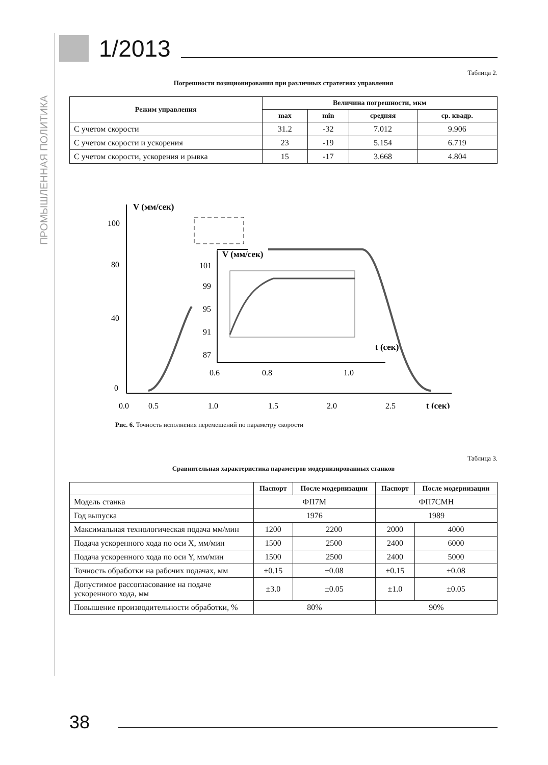ПРОМЫШЛЕННАЯ ПОЛИТИКА
1/2013
Таблица 2.
Погрешности позиционирования при различных стратегиях управления
| Режим управления | Величина погрешности, мкм | | | |
| --- | --- | --- | --- | --- |
| | max | min | средняя | ср. квадр. |
| С учетом скорости | 31.2 | -32 | 7.012 | 9.906 |
| С учетом скорости и ускорения | 23 | -19 | 5.154 | 6.719 |
| С учетом скорости, ускорения и рывка | 15 | -17 | 3.668 | 4.804 |
V (мм/сек)
100
80
40
0
0.0
0.5
1.0
1.5
2.0
2.5
t (сек)
101
99
95
91
87
0.6
0.8
1.0
V (мм/сек)
t (сек)
Рис. 6. Точность исполнения перемещений по параметру скорости
Таблица 3.
Сравнительная характеристика параметров модернизированных станков
| | Паспорт | После модернизации | Паспорт | После модернизации |
| --- | --- | --- | --- | --- |
| Модель станка | ФП7М | | ФП7СМН | |
| Год выпуска | 1976 | | 1989 | |
| Максимальная технологическая подача мм/мин | 1200 | 2200 | 2000 | 4000 |
| Подача ускоренного хода по оси X, мм/мин | 1500 | 2500 | 2400 | 6000 |
| Подача ускоренного хода по оси Y, мм/мин | 1500 | 2500 | 2400 | 5000 |
| Точность обработки на рабочих подачах, мм | ±0.15 | ±0.08 | ±0.15 | ±0.08 |
| Допустимое рассогласование на подаче ускоренного хода, мм | ±3.0 | ±0.05 | ±1.0 | ±0.05 |
| Повышение производительности обработки, % | 80% | | 90% | |
38